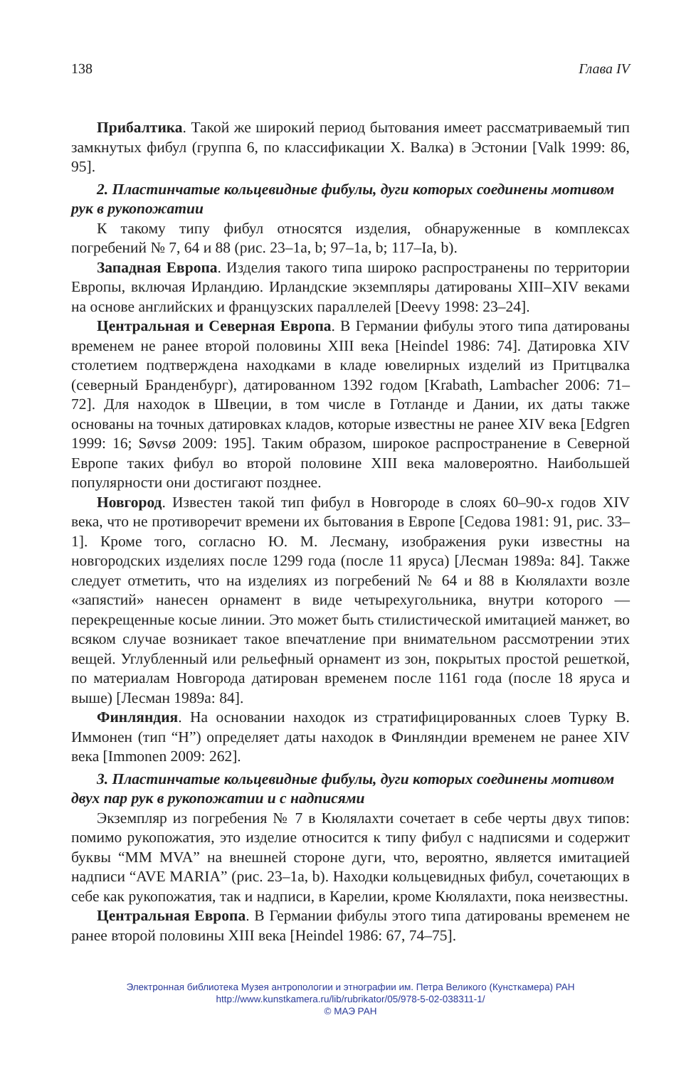138 Глава IV
Прибалтика. Такой же широкий период бытования имеет рассматриваемый тип замкнутых фибул (группа 6, по классификации Х. Валка) в Эстонии [Valk 1999: 86, 95].
2. Пластинчатые кольцевидные фибулы, дуги которых соединены мотивом рук в рукопожатии
К такому типу фибул относятся изделия, обнаруженные в комплексах погребений № 7, 64 и 88 (рис. 23–1a, b; 97–1a, b; 117–Ia, b).
Западная Европа. Изделия такого типа широко распространены по территории Европы, включая Ирландию. Ирландские экземпляры датированы XIII–XIV веками на основе английских и французских параллелей [Deevy 1998: 23–24].
Центральная и Северная Европа. В Германии фибулы этого типа датированы временем не ранее второй половины XIII века [Heindel 1986: 74]. Датировка XIV столетием подтверждена находками в кладе ювелирных изделий из Притцвалка (северный Бранденбург), датированном 1392 годом [Krabath, Lambacher 2006: 71–72]. Для находок в Швеции, в том числе в Готланде и Дании, их даты также основаны на точных датировках кладов, которые известны не ранее XIV века [Edgren 1999: 16; Søvsø 2009: 195]. Таким образом, широкое распространение в Северной Европе таких фибул во второй половине XIII века маловероятно. Наибольшей популярности они достигают позднее.
Новгород. Известен такой тип фибул в Новгороде в слоях 60–90-х годов XIV века, что не противоречит времени их бытования в Европе [Седова 1981: 91, рис. 33–1]. Кроме того, согласно Ю. М. Лесману, изображения руки известны на новгородских изделиях после 1299 года (после 11 яруса) [Лесман 1989а: 84]. Также следует отметить, что на изделиях из погребений № 64 и 88 в Кюлялахти возле «запястий» нанесен орнамент в виде четырехугольника, внутри которого — перекрещенные косые линии. Это может быть стилистической имитацией манжет, во всяком случае возникает такое впечатление при внимательном рассмотрении этих вещей. Углубленный или рельефный орнамент из зон, покрытых простой решеткой, по материалам Новгорода датирован временем после 1161 года (после 18 яруса и выше) [Лесман 1989а: 84].
Финляндия. На основании находок из стратифицированных слоев Турку В. Иммонен (тип “H”) определяет даты находок в Финляндии временем не ранее XIV века [Immonen 2009: 262].
3. Пластинчатые кольцевидные фибулы, дуги которых соединены мотивом двух пар рук в рукопожатии и с надписями
Экземпляр из погребения № 7 в Кюлялахти сочетает в себе черты двух типов: помимо рукопожатия, это изделие относится к типу фибул с надписями и содержит буквы “MM MVA” на внешней стороне дуги, что, вероятно, является имитацией надписи “AVE MARIA” (рис. 23–1a, b). Находки кольцевидных фибул, сочетающих в себе как рукопожатия, так и надписи, в Карелии, кроме Кюлялахти, пока неизвестны.
Центральная Европа. В Германии фибулы этого типа датированы временем не ранее второй половины XIII века [Heindel 1986: 67, 74–75].
Электронная библиотека Музея антропологии и этнографии им. Петра Великого (Кунсткамера) РАН
http://www.kunstkamera.ru/lib/rubrikator/05/978-5-02-038311-1/
© МАЭ РАН